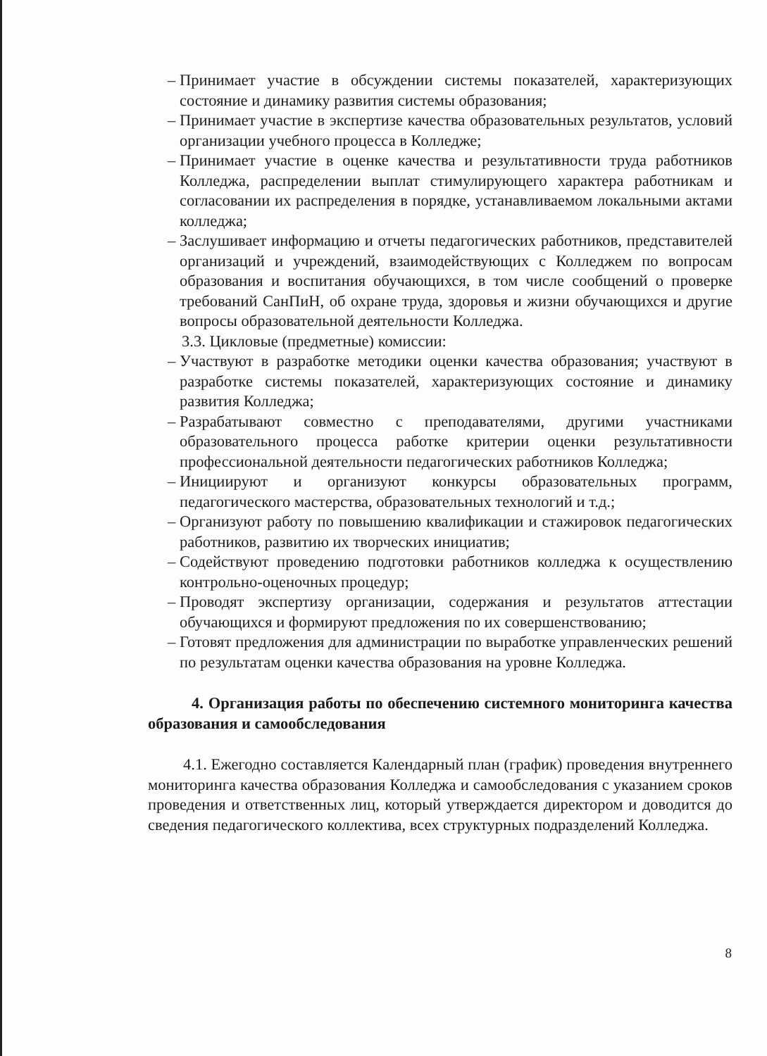– Принимает участие в обсуждении системы показателей, характеризующих состояние и динамику развития системы образования;
– Принимает участие в экспертизе качества образовательных результатов, условий организации учебного процесса в Колледже;
– Принимает участие в оценке качества и результативности труда работников Колледжа, распределении выплат стимулирующего характера работникам и согласовании их распределения в порядке, устанавливаемом локальными актами колледжа;
– Заслушивает информацию и отчеты педагогических работников, представителей организаций и учреждений, взаимодействующих с Колледжем по вопросам образования и воспитания обучающихся, в том числе сообщений о проверке требований СанПиН, об охране труда, здоровья и жизни обучающихся и другие вопросы образовательной деятельности Колледжа.
3.3. Цикловые (предметные) комиссии:
– Участвуют в разработке методики оценки качества образования; участвуют в разработке системы показателей, характеризующих состояние и динамику развития Колледжа;
– Разрабатывают совместно с преподавателями, другими участниками образовательного процесса работке критерии оценки результативности профессиональной деятельности педагогических работников Колледжа;
– Инициируют и организуют конкурсы образовательных программ, педагогического мастерства, образовательных технологий и т.д.;
– Организуют работу по повышению квалификации и стажировок педагогических работников, развитию их творческих инициатив;
– Содействуют проведению подготовки работников колледжа к осуществлению контрольно-оценочных процедур;
– Проводят экспертизу организации, содержания и результатов аттестации обучающихся и формируют предложения по их совершенствованию;
– Готовят предложения для администрации по выработке управленческих решений по результатам оценки качества образования на уровне Колледжа.
4. Организация работы по обеспечению системного мониторинга качества образования и самообследования
4.1. Ежегодно составляется Календарный план (график) проведения внутреннего мониторинга качества образования Колледжа и самообследования с указанием сроков проведения и ответственных лиц, который утверждается директором и доводится до сведения педагогического коллектива, всех структурных подразделений Колледжа.
8